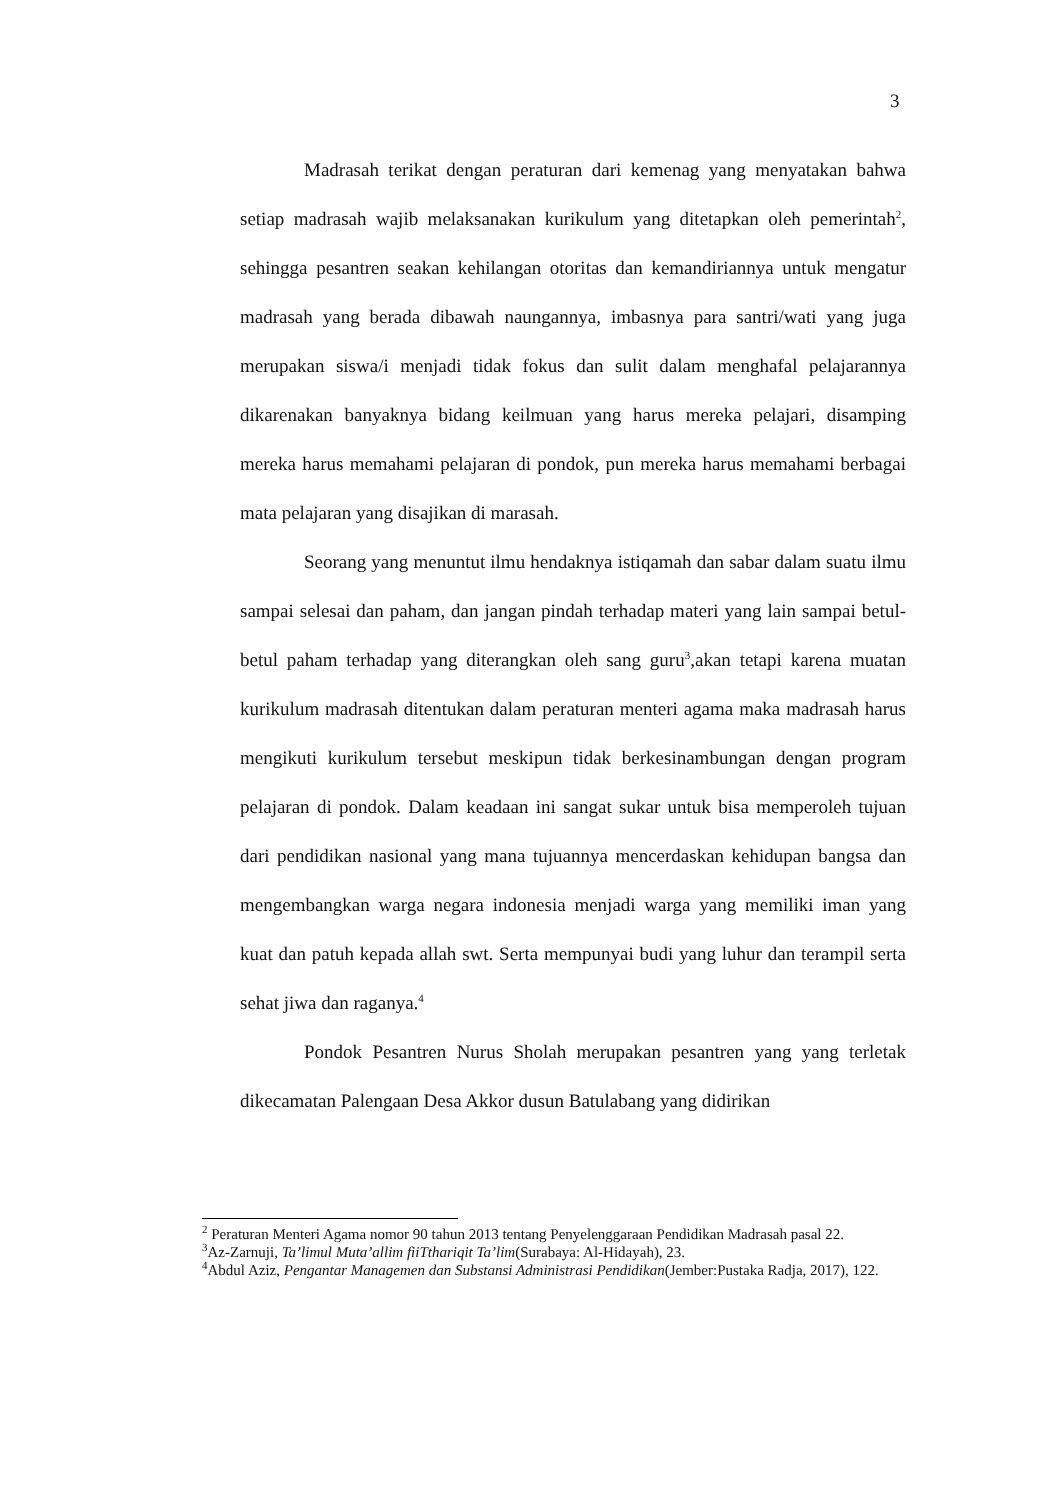3
Madrasah terikat dengan peraturan dari kemenag yang menyatakan bahwa setiap madrasah wajib melaksanakan kurikulum yang ditetapkan oleh pemerintah<sup>2</sup>, sehingga pesantren seakan kehilangan otoritas dan kemandiriannya untuk mengatur madrasah yang berada dibawah naungannya, imbasnya para santri/wati yang juga merupakan siswa/i menjadi tidak fokus dan sulit dalam menghafal pelajarannya dikarenakan banyaknya bidang keilmuan yang harus mereka pelajari, disamping mereka harus memahami pelajaran di pondok, pun mereka harus memahami berbagai mata pelajaran yang disajikan di marasah.
Seorang yang menuntut ilmu hendaknya istiqamah dan sabar dalam suatu ilmu sampai selesai dan paham, dan jangan pindah terhadap materi yang lain sampai betul-betul paham terhadap yang diterangkan oleh sang guru<sup>3</sup>,akan tetapi karena muatan kurikulum madrasah ditentukan dalam peraturan menteri agama maka madrasah harus mengikuti kurikulum tersebut meskipun tidak berkesinambungan dengan program pelajaran di pondok. Dalam keadaan ini sangat sukar untuk bisa memperoleh tujuan dari pendidikan nasional yang mana tujuannya mencerdaskan kehidupan bangsa dan mengembangkan warga negara indonesia menjadi warga yang memiliki iman yang kuat dan patuh kepada allah swt. Serta mempunyai budi yang luhur dan terampil serta sehat jiwa dan raganya.<sup>4</sup>
Pondok Pesantren Nurus Sholah merupakan pesantren yang yang terletak dikecamatan Palengaan Desa Akkor dusun Batulabang yang didirikan
<sup>2</sup> Peraturan Menteri Agama nomor 90 tahun 2013 tentang Penyelenggaraan Pendidikan Madrasah pasal 22.
<sup>3</sup> Az-Zarnuji, Ta’limul Muta’allim fiiTthariqit Ta’lim(Surabaya: Al-Hidayah), 23.
<sup>4</sup> Abdul Aziz, Pengantar Managemen dan Substansi Administrasi Pendidikan(Jember:Pustaka Radja, 2017), 122.